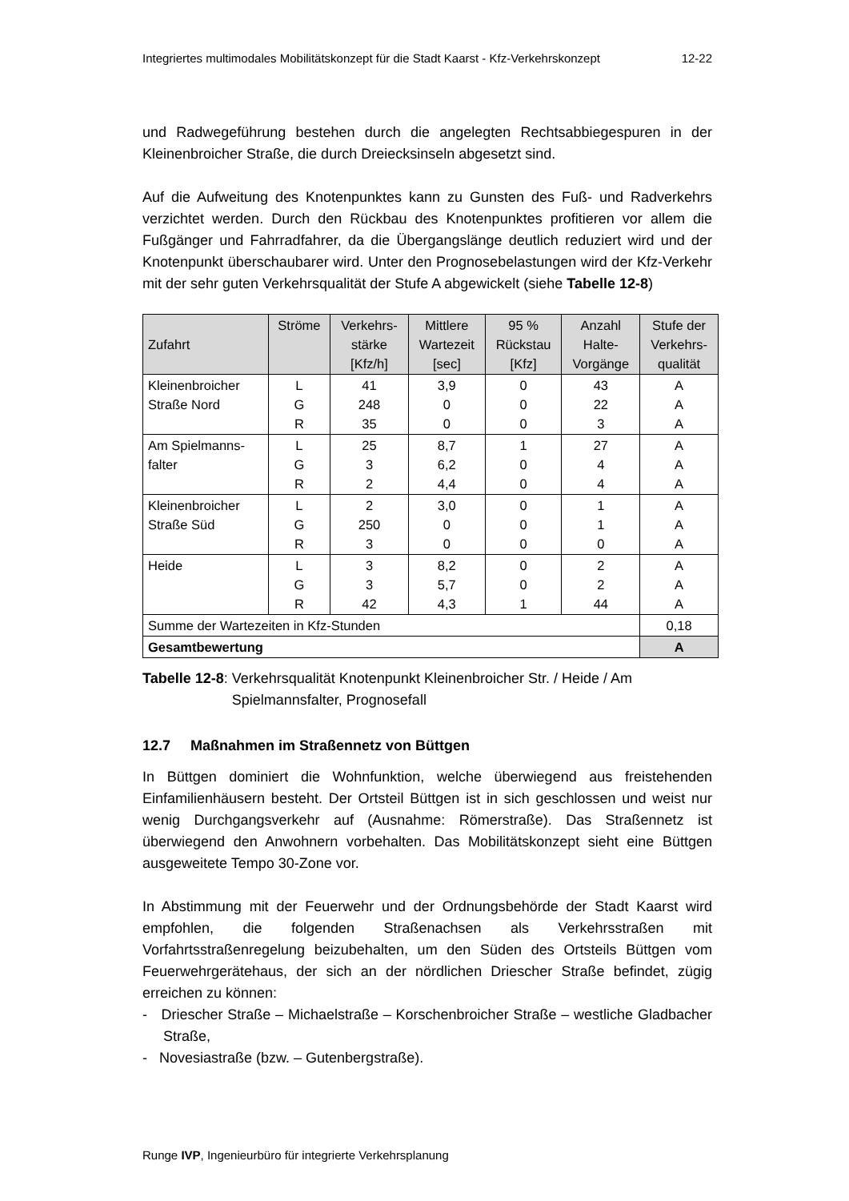Integriertes multimodales Mobilitätskonzept für die Stadt Kaarst - Kfz-Verkehrskonzept 12-22
und Radwegeführung bestehen durch die angelegten Rechtsabbiegespuren in der Kleinenbroicher Straße, die durch Dreiecksinseln abgesetzt sind.
Auf die Aufweitung des Knotenpunktes kann zu Gunsten des Fuß- und Radverkehrs verzichtet werden. Durch den Rückbau des Knotenpunktes profitieren vor allem die Fußgänger und Fahrradfahrer, da die Übergangslänge deutlich reduziert wird und der Knotenpunkt überschaubarer wird. Unter den Prognosebelastungen wird der Kfz-Verkehr mit der sehr guten Verkehrsqualität der Stufe A abgewickelt (siehe Tabelle 12-8)
| Zufahrt | Ströme | Verkehrs- stärke [Kfz/h] | Mittlere Wartezeit [sec] | 95 % Rückstau [Kfz] | Anzahl Halte- Vorgänge | Stufe der Verkehrs- qualität |
| --- | --- | --- | --- | --- | --- | --- |
| Kleinenbroicher Straße Nord | L G R | 41 248 35 | 3,9 0 0 | 0 0 0 | 43 22 3 | A A A |
| Am Spielmanns- falter | L G R | 25 3 2 | 8,7 6,2 4,4 | 1 0 0 | 27 4 4 | A A A |
| Kleinenbroicher Straße Süd | L G R | 2 250 3 | 3,0 0 0 | 0 0 0 | 1 1 0 | A A A |
| Heide | L G R | 3 3 42 | 8,2 5,7 4,3 | 0 0 1 | 2 2 44 | A A A |
| Summe der Wartezeiten in Kfz-Stunden | | | | | | 0,18 |
| Gesamtbewertung | | | | | | A |
Tabelle 12-8: Verkehrsqualität Knotenpunkt Kleinenbroicher Str. / Heide / Am Spielmannsfalter, Prognosefall
12.7 Maßnahmen im Straßennetz von Büttgen
In Büttgen dominiert die Wohnfunktion, welche überwiegend aus freistehenden Einfamilienhäusern besteht. Der Ortsteil Büttgen ist in sich geschlossen und weist nur wenig Durchgangsverkehr auf (Ausnahme: Römerstraße). Das Straßennetz ist überwiegend den Anwohnern vorbehalten. Das Mobilitätskonzept sieht eine Büttgen ausgeweitete Tempo 30-Zone vor.
In Abstimmung mit der Feuerwehr und der Ordnungsbehörde der Stadt Kaarst wird empfohlen, die folgenden Straßenachsen als Verkehrsstraßen mit Vorfahrtsstraßenregelung beizubehalten, um den Süden des Ortsteils Büttgen vom Feuerwehrgerätehaus, der sich an der nördlichen Driescher Straße befindet, zügig erreichen zu können:
- Driescher Straße – Michaelstraße – Korschenbroicher Straße – westliche Gladbacher Straße,
- Novesiastraße (bzw. – Gutenbergstraße).
Runge IVP, Ingenieurbüro für integrierte Verkehrsplanung